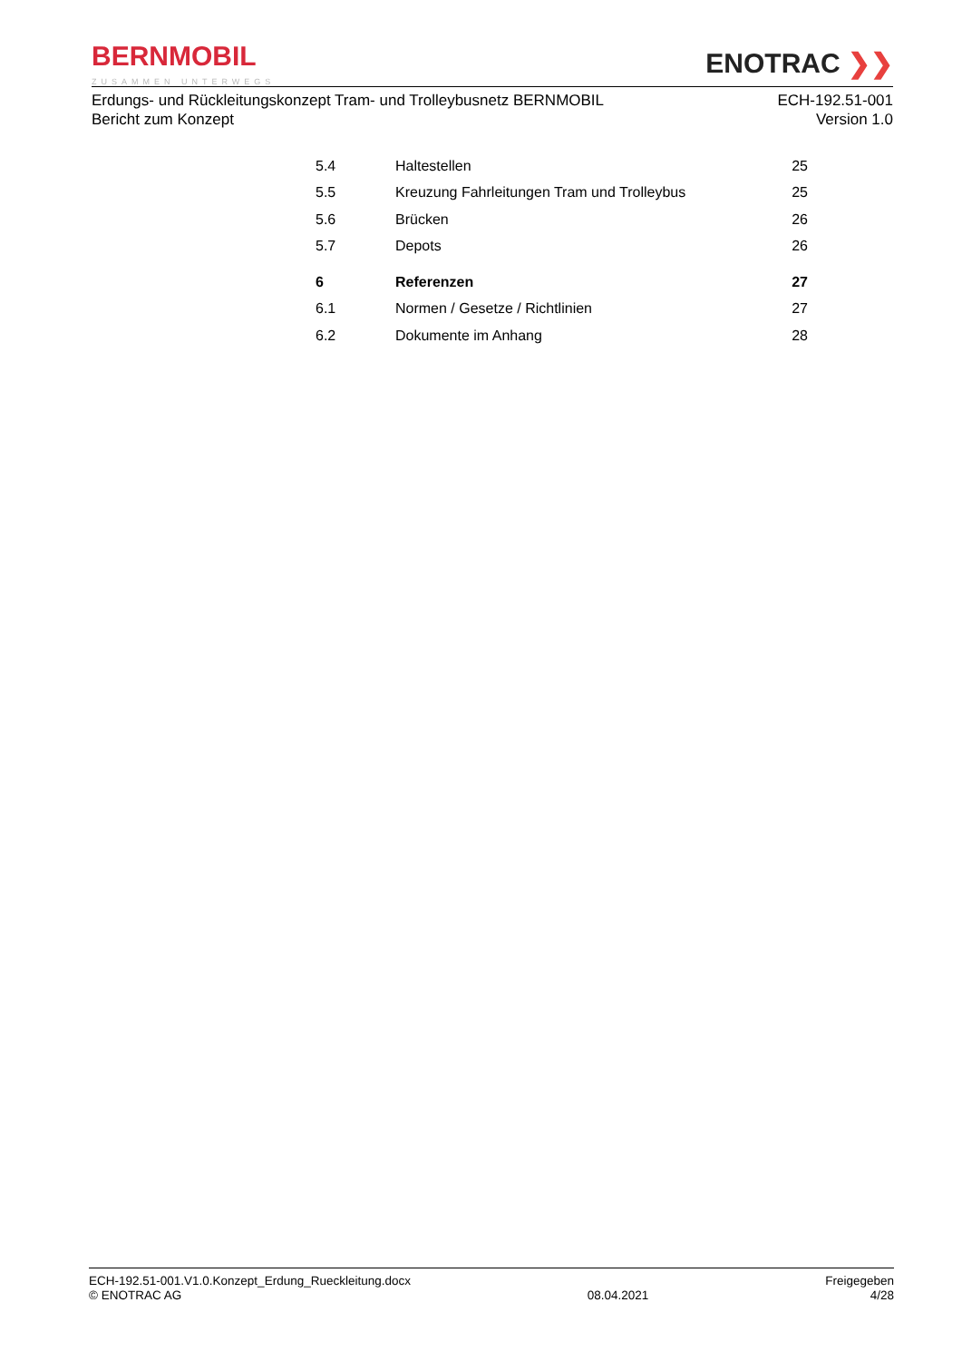BERNMOBIL
ZUSAMMEN UNTERWEGS
ENOTRAC ❯❯
Erdungs- und Rückleitungskonzept Tram- und Trolleybusnetz BERNMOBIL
Bericht zum Konzept
ECH-192.51-001
Version 1.0
| 5.4 | Haltestellen | 25 |
| 5.5 | Kreuzung Fahrleitungen Tram und Trolleybus | 25 |
| 5.6 | Brücken | 26 |
| 5.7 | Depots | 26 |
| 6 | Referenzen | 27 |
| 6.1 | Normen / Gesetze / Richtlinien | 27 |
| 6.2 | Dokumente im Anhang | 28 |
ECH-192.51-001.V1.0.Konzept_Erdung_Rueckleitung.docx
© ENOTRAC AG
08.04.2021 Freigegeben
4/28